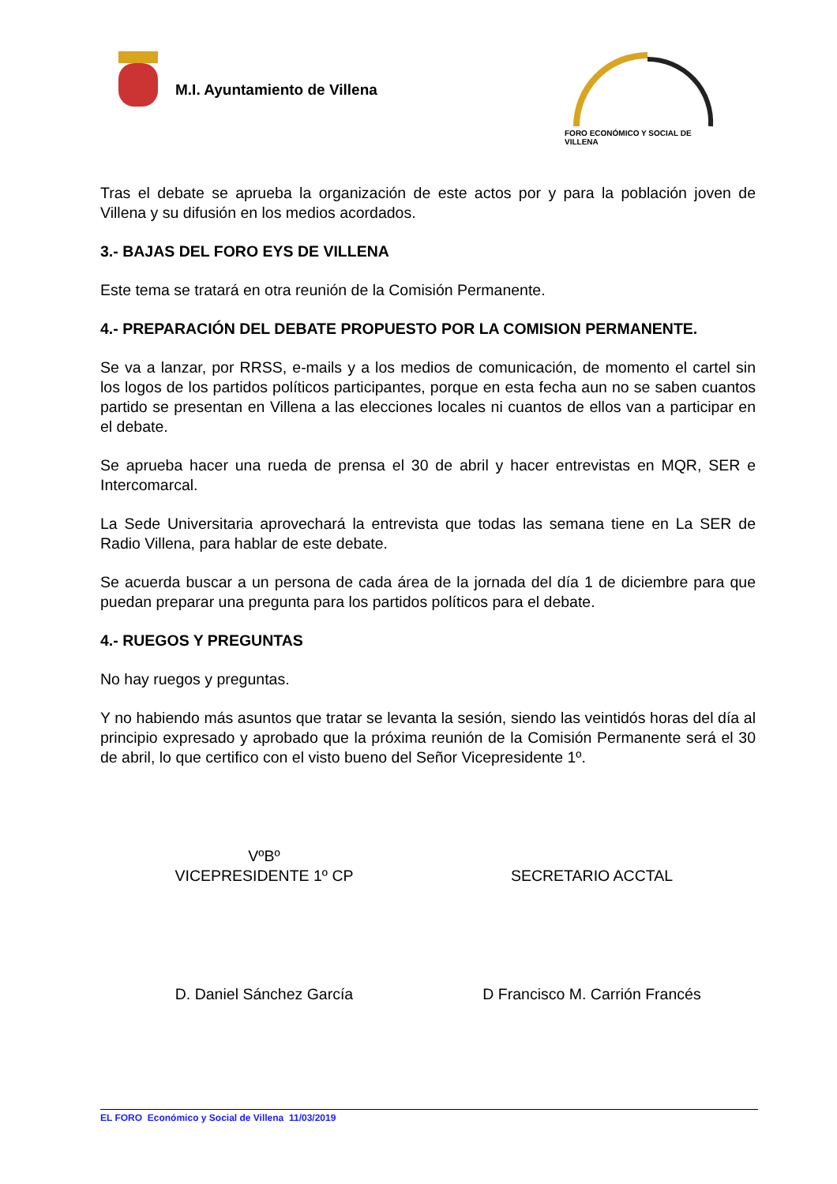M.I. Ayuntamiento de Villena
FORO ECONÓMICO Y SOCIAL DE VILLENA
Tras el debate se aprueba la organización de este actos por y para la población joven de Villena y su difusión en los medios acordados.
3.- BAJAS DEL FORO EYS DE VILLENA
Este tema se tratará en otra reunión de la Comisión Permanente.
4.- PREPARACIÓN DEL DEBATE PROPUESTO POR LA COMISION PERMANENTE.
Se va a lanzar, por RRSS, e-mails y a los medios de comunicación, de momento el cartel sin los logos de los partidos políticos participantes, porque en esta fecha aun no se saben cuantos partido se presentan en Villena a las elecciones locales ni cuantos de ellos van a participar en el debate.
Se aprueba hacer una rueda de prensa el 30 de abril y hacer entrevistas en MQR, SER e Intercomarcal.
La Sede Universitaria aprovechará la entrevista que todas las semana tiene en La SER de Radio Villena, para hablar de este debate.
Se acuerda buscar a un persona de cada área de la jornada del día 1 de diciembre para que puedan preparar una pregunta para los partidos políticos para el debate.
4.- RUEGOS Y PREGUNTAS
No hay ruegos y preguntas.
Y no habiendo más asuntos que tratar se levanta la sesión, siendo las veintidós horas del día al principio expresado y aprobado que la próxima reunión de la Comisión Permanente será el 30 de abril, lo que certifico con el visto bueno del Señor Vicepresidente 1º.
VºBº
VICEPRESIDENTE 1º CP
SECRETARIO ACCTAL
D. Daniel Sánchez García D Francisco M. Carrión Francés
EL FORO Económico y Social de Villena 11/03/2019